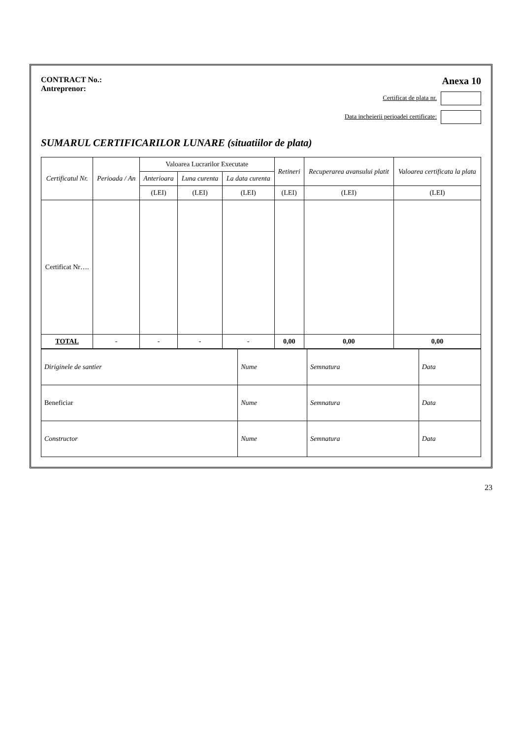CONTRACT No.:
Antreprenor:
Anexa 10
Certificat de plata nr.
Data incheierii perioadei certificate:
SUMARUL CERTIFICARILOR LUNARE (situatiilor de plata)
| Certificatul Nr. | Perioada / An | Valoarea Lucrarilor Executate | | | Retineri | Recuperarea avansului platit | Valoarea certificata la plata |
| --- | --- | --- | --- | --- | --- | --- | --- |
| | | Anterioara | Luna curenta | La data curenta | | | |
| | | (LEI) | (LEI) | (LEI) | (LEI) | (LEI) | (LEI) |
| Certificat Nr…. | | | | | | | |
| TOTAL | - | - | - | - | 0,00 | 0,00 | 0,00 |
| Diriginele de santier | Nume | Semnatura | Data |
| Beneficiar | Nume | Semnatura | Data |
| Constructor | Nume | Semnatura | Data |
23